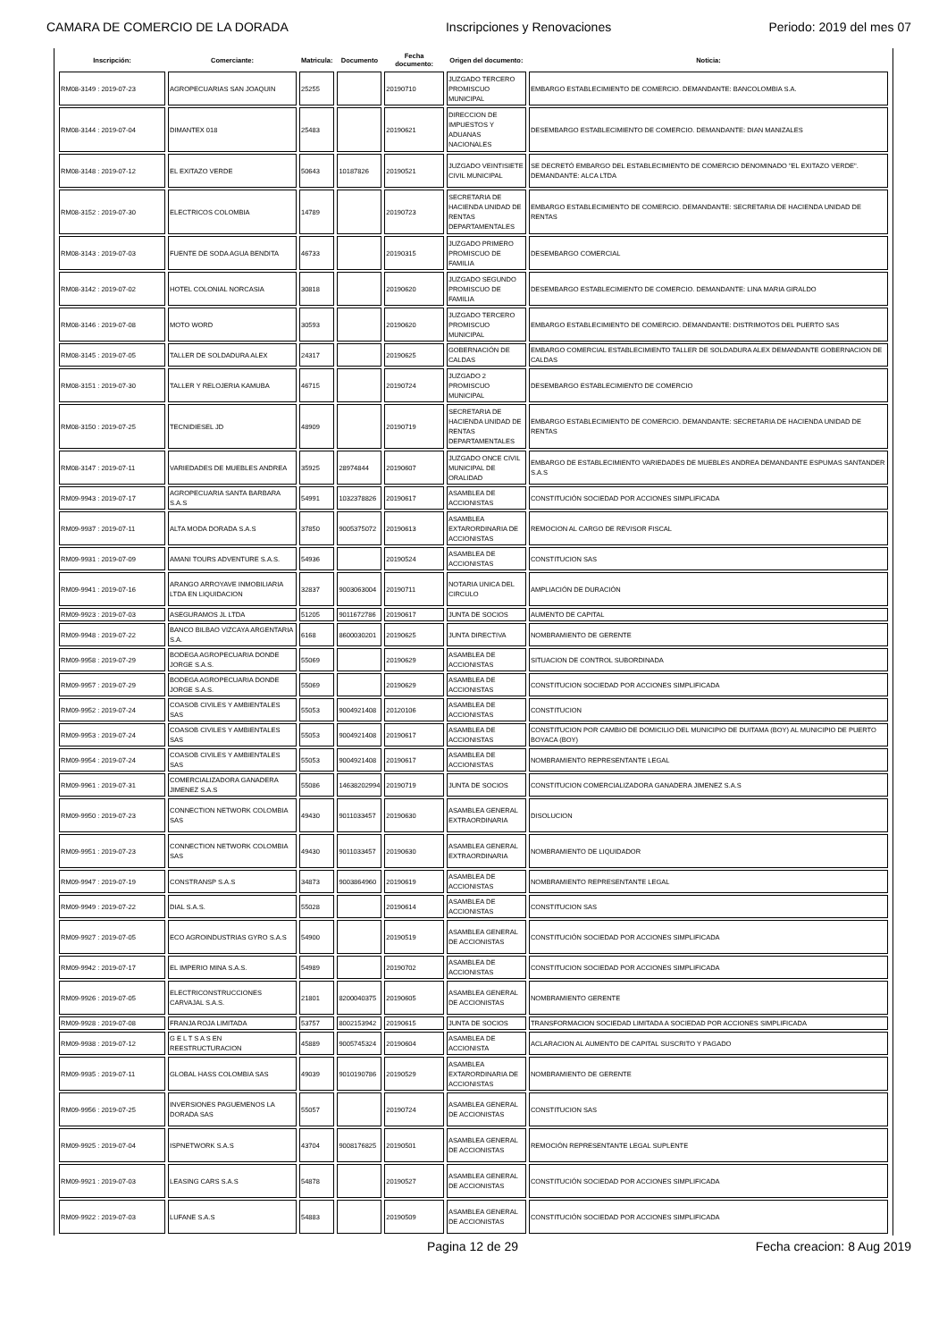CAMARA DE COMERCIO DE LA DORADA Inscripciones y Renovaciones Periodo: 2019 del mes 07
| Inscripción: | Comerciante: | Matricula: | Documento | Fecha documento: | Origen del documento: | Noticia: |
| --- | --- | --- | --- | --- | --- | --- |
| RM08-3149 : 2019-07-23 | AGROPECUARIAS SAN JOAQUIN | 25255 | | 20190710 | JUZGADO TERCERO PROMISCUO MUNICIPAL | EMBARGO ESTABLECIMIENTO DE COMERCIO. DEMANDANTE: BANCOLOMBIA S.A. |
| RM08-3144 : 2019-07-04 | DIMANTEX 018 | 25483 | | 20190621 | DIRECCION DE IMPUESTOS Y ADUANAS NACIONALES | DESEMBARGO ESTABLECIMIENTO DE COMERCIO. DEMANDANTE: DIAN MANIZALES |
| RM08-3148 : 2019-07-12 | EL EXITAZO VERDE | 50643 | 10187826 | 20190521 | JUZGADO VEINTISIETE CIVIL MUNICIPAL | SE DECRETÓ EMBARGO DEL ESTABLECIMIENTO DE COMERCIO DENOMINADO "EL EXITAZO VERDE". DEMANDANTE: ALCA LTDA |
| RM08-3152 : 2019-07-30 | ELECTRICOS COLOMBIA | 14789 | | 20190723 | SECRETARIA DE HACIENDA UNIDAD DE RENTAS DEPARTAMENTALES | EMBARGO ESTABLECIMIENTO DE COMERCIO. DEMANDANTE: SECRETARIA DE HACIENDA UNIDAD DE RENTAS |
| RM08-3143 : 2019-07-03 | FUENTE DE SODA AGUA BENDITA | 46733 | | 20190315 | JUZGADO PRIMERO PROMISCUO DE FAMILIA | DESEMBARGO COMERCIAL |
| RM08-3142 : 2019-07-02 | HOTEL COLONIAL NORCASIA | 30818 | | 20190620 | JUZGADO SEGUNDO PROMISCUO DE FAMILIA | DESEMBARGO ESTABLECIMIENTO DE COMERCIO. DEMANDANTE: LINA MARIA GIRALDO |
| RM08-3146 : 2019-07-08 | MOTO WORD | 30593 | | 20190620 | JUZGADO TERCERO PROMISCUO MUNICIPAL | EMBARGO ESTABLECIMIENTO DE COMERCIO. DEMANDANTE: DISTRIMOTOS DEL PUERTO SAS |
| RM08-3145 : 2019-07-05 | TALLER DE SOLDADURA ALEX | 24317 | | 20190625 | GOBERNACIÓN DE CALDAS | EMBARGO COMERCIAL ESTABLECIMIENTO TALLER DE SOLDADURA ALEX DEMANDANTE GOBERNACION DE CALDAS |
| RM08-3151 : 2019-07-30 | TALLER Y RELOJERIA KAMUBA | 46715 | | 20190724 | JUZGADO 2 PROMISCUO MUNICIPAL | DESEMBARGO ESTABLECIMIENTO DE COMERCIO |
| RM08-3150 : 2019-07-25 | TECNIDIESEL JD | 48909 | | 20190719 | SECRETARIA DE HACIENDA UNIDAD DE RENTAS DEPARTAMENTALES | EMBARGO ESTABLECIMIENTO DE COMERCIO. DEMANDANTE: SECRETARIA DE HACIENDA UNIDAD DE RENTAS |
| RM08-3147 : 2019-07-11 | VARIEDADES DE MUEBLES ANDREA | 35925 | 28974844 | 20190607 | JUZGADO ONCE CIVIL MUNICIPAL DE ORALIDAD | EMBARGO DE ESTABLECIMIENTO VARIEDADES DE MUEBLES ANDREA DEMANDANTE ESPUMAS SANTANDER S.A.S |
| RM09-9943 : 2019-07-17 | AGROPECUARIA SANTA BARBARA S.A.S | 54991 | 1032378826 | 20190617 | ASAMBLEA DE ACCIONISTAS | CONSTITUCIÓN SOCIEDAD POR ACCIONES SIMPLIFICADA |
| RM09-9937 : 2019-07-11 | ALTA MODA DORADA S.A.S | 37850 | 9005375072 | 20190613 | ASAMBLEA EXTARORDINARIA DE ACCIONISTAS | REMOCION AL CARGO DE REVISOR FISCAL |
| RM09-9931 : 2019-07-09 | AMANI TOURS ADVENTURE S.A.S. | 54936 | | 20190524 | ASAMBLEA DE ACCIONISTAS | CONSTITUCION SAS |
| RM09-9941 : 2019-07-16 | ARANGO ARROYAVE INMOBILIARIA LTDA EN LIQUIDACION | 32837 | 9003063004 | 20190711 | NOTARIA UNICA DEL CIRCULO | AMPLIACIÓN DE DURACIÓN |
| RM09-9923 : 2019-07-03 | ASEGURAMOS JL LTDA | 51205 | 9011672786 | 20190617 | JUNTA DE SOCIOS | AUMENTO DE CAPITAL |
| RM09-9948 : 2019-07-22 | BANCO BILBAO VIZCAYA ARGENTARIA S.A. | 6168 | 8600030201 | 20190625 | JUNTA DIRECTIVA | NOMBRAMIENTO DE GERENTE |
| RM09-9958 : 2019-07-29 | BODEGA AGROPECUARIA DONDE JORGE S.A.S. | 55069 | | 20190629 | ASAMBLEA DE ACCIONISTAS | SITUACION DE CONTROL SUBORDINADA |
| RM09-9957 : 2019-07-29 | BODEGA AGROPECUARIA DONDE JORGE S.A.S. | 55069 | | 20190629 | ASAMBLEA DE ACCIONISTAS | CONSTITUCION SOCIEDAD POR ACCIONES SIMPLIFICADA |
| RM09-9952 : 2019-07-24 | COASOB CIVILES Y AMBIENTALES SAS | 55053 | 9004921408 | 20120106 | ASAMBLEA DE ACCIONISTAS | CONSTITUCION |
| RM09-9953 : 2019-07-24 | COASOB CIVILES Y AMBIENTALES SAS | 55053 | 9004921408 | 20190617 | ASAMBLEA DE ACCIONISTAS | CONSTITUCION POR CAMBIO DE DOMICILIO DEL MUNICIPIO DE DUITAMA (BOY) AL MUNICIPIO DE PUERTO BOYACA (BOY) |
| RM09-9954 : 2019-07-24 | COASOB CIVILES Y AMBIENTALES SAS | 55053 | 9004921408 | 20190617 | ASAMBLEA DE ACCIONISTAS | NOMBRAMIENTO REPRESENTANTE LEGAL |
| RM09-9961 : 2019-07-31 | COMERCIALIZADORA GANADERA JIMENEZ S.A.S | 55086 | 14638202994 | 20190719 | JUNTA DE SOCIOS | CONSTITUCION COMERCIALIZADORA GANADERA JIMENEZ S.A.S |
| RM09-9950 : 2019-07-23 | CONNECTION NETWORK COLOMBIA SAS | 49430 | 9011033457 | 20190630 | ASAMBLEA GENERAL EXTRAORDINARIA | DISOLUCION |
| RM09-9951 : 2019-07-23 | CONNECTION NETWORK COLOMBIA SAS | 49430 | 9011033457 | 20190630 | ASAMBLEA GENERAL EXTRAORDINARIA | NOMBRAMIENTO DE LIQUIDADOR |
| RM09-9947 : 2019-07-19 | CONSTRANSP S.A.S | 34873 | 9003864960 | 20190619 | ASAMBLEA DE ACCIONISTAS | NOMBRAMIENTO REPRESENTANTE LEGAL |
| RM09-9949 : 2019-07-22 | DIAL S.A.S. | 55028 | | 20190614 | ASAMBLEA DE ACCIONISTAS | CONSTITUCION SAS |
| RM09-9927 : 2019-07-05 | ECO AGROINDUSTRIAS GYRO S.A.S | 54900 | | 20190519 | ASAMBLEA GENERAL DE ACCIONISTAS | CONSTITUCIÓN SOCIEDAD POR ACCIONES SIMPLIFICADA |
| RM09-9942 : 2019-07-17 | EL IMPERIO MINA S.A.S. | 54989 | | 20190702 | ASAMBLEA DE ACCIONISTAS | CONSTITUCION SOCIEDAD POR ACCIONES SIMPLIFICADA |
| RM09-9926 : 2019-07-05 | ELECTRICONSTRUCCIONES CARVAJAL S.A.S. | 21801 | 8200040375 | 20190605 | ASAMBLEA GENERAL DE ACCIONISTAS | NOMBRAMIENTO GERENTE |
| RM09-9928 : 2019-07-08 | FRANJA ROJA LIMITADA | 53757 | 8002153942 | 20190615 | JUNTA DE SOCIOS | TRANSFORMACION SOCIEDAD LIMITADA A SOCIEDAD POR ACCIONES SIMPLIFICADA |
| RM09-9938 : 2019-07-12 | G E L T S A S EN REESTRUCTURACION | 45889 | 9005745324 | 20190604 | ASAMBLEA DE ACCIONISTA | ACLARACION AL AUMENTO DE CAPITAL SUSCRITO Y PAGADO |
| RM09-9935 : 2019-07-11 | GLOBAL HASS COLOMBIA SAS | 49039 | 9010190786 | 20190529 | ASAMBLEA EXTARORDINARIA DE ACCIONISTAS | NOMBRAMIENTO DE GERENTE |
| RM09-9956 : 2019-07-25 | INVERSIONES PAGUEMENOS LA DORADA SAS | 55057 | | 20190724 | ASAMBLEA GENERAL DE ACCIONISTAS | CONSTITUCION SAS |
| RM09-9925 : 2019-07-04 | ISPNETWORK S.A.S | 43704 | 9008176825 | 20190501 | ASAMBLEA GENERAL DE ACCIONISTAS | REMOCIÓN REPRESENTANTE LEGAL SUPLENTE |
| RM09-9921 : 2019-07-03 | LEASING CARS S.A.S | 54878 | | 20190527 | ASAMBLEA GENERAL DE ACCIONISTAS | CONSTITUCIÓN SOCIEDAD POR ACCIONES SIMPLIFICADA |
| RM09-9922 : 2019-07-03 | LUFANE S.A.S | 54883 | | 20190509 | ASAMBLEA GENERAL DE ACCIONISTAS | CONSTITUCIÓN SOCIEDAD POR ACCIONES SIMPLIFICADA |
Pagina 12 de 29 Fecha creacion: 8 Aug 2019